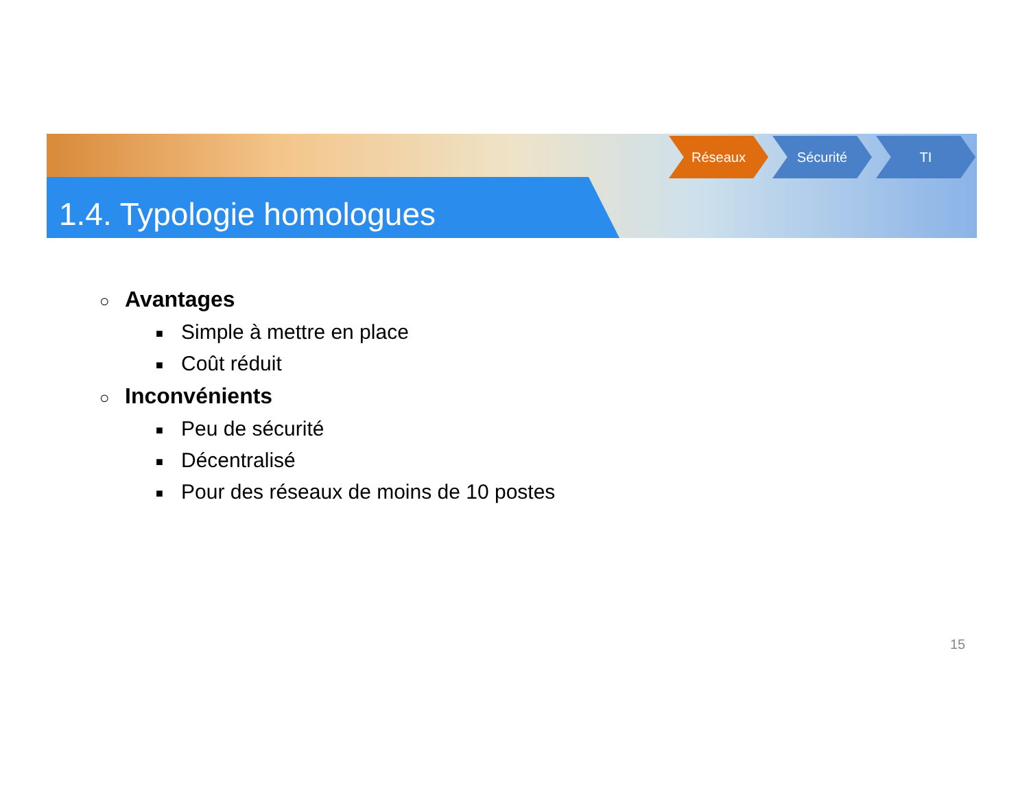1.4. Typologie homologues
Réseaux Sécurité TI
○ Avantages
■ Simple à mettre en place
■ Coût réduit
○ Inconvénients
■ Peu de sécurité
■ Décentralisé
■ Pour des réseaux de moins de 10 postes
15